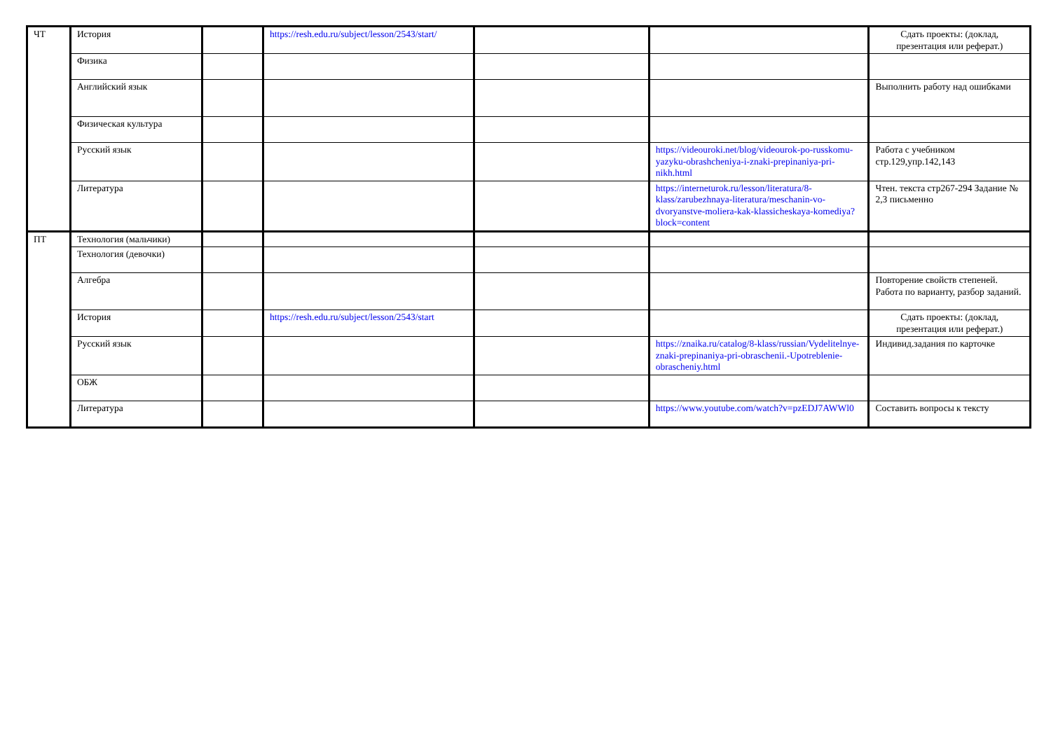| ЧТ | История | | https://resh.edu.ru/subject/lesson/2543/start/ | | | Сдать проекты: (доклад, презентация или реферат.) |
| | Физика | | | | | |
| | Английский язык | | | | | Выполнить работу над ошибками |
| | Физическая культура | | | | | |
| | Русский язык | | | | https://videouroki.net/blog/videourok-po-russkomu-yazyku-obrashcheniya-i-znaki-prepinaniya-pri-nikh.html | Работа с учебником стр.129,упр.142,143 |
| | Литература | | | | https://interneturok.ru/lesson/literatura/8-klass/zarubezhnaya-literatura/meschanin-vo-dvoryanstve-moliera-kak-klassicheskaya-komediya?block=content | Чтен. текста стр267-294 Задание № 2,3 письменно |
| ПТ | Технология (мальчики) | | | | | |
| | Технология (девочки) | | | | | |
| | Алгебра | | | | | Повторение свойств степеней. Работа по варианту, разбор заданий. |
| | История | | https://resh.edu.ru/subject/lesson/2543/start | | | Сдать проекты: (доклад, презентация или реферат.) |
| | Русский язык | | | | https://znaika.ru/catalog/8-klass/russian/Vydelitelnye-znaki-prepinaniya-pri-obraschenii.-Upotreblenie-obrascheniy.html | Индивид.задания по карточке |
| | ОБЖ | | | | | |
| | Литература | | | | https://www.youtube.com/watch?v=pzEDJ7AWWl0 | Составить вопросы к тексту |